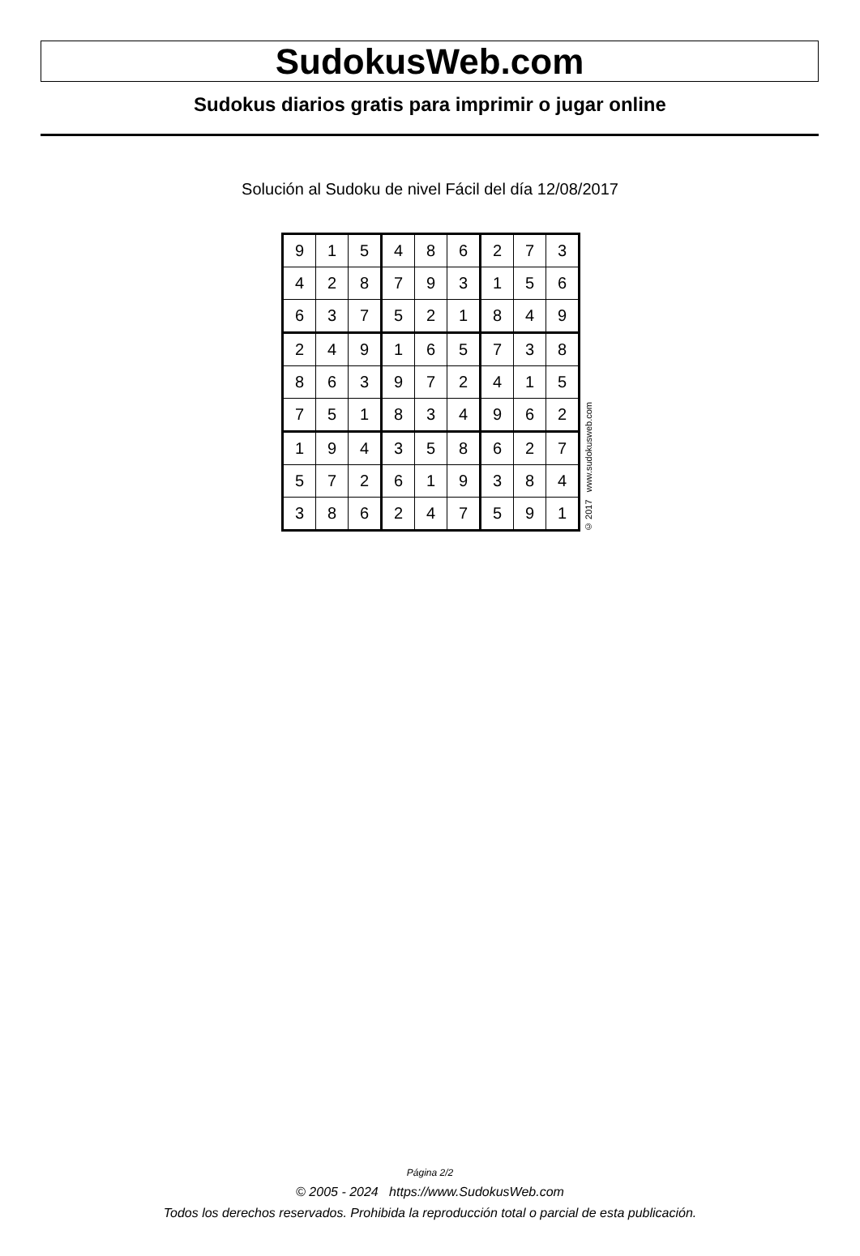SudokusWeb.com
Sudokus diarios gratis para imprimir o jugar online
Solución al Sudoku de nivel Fácil del día 12/08/2017
| 9 | 1 | 5 | 4 | 8 | 6 | 2 | 7 | 3 |
| 4 | 2 | 8 | 7 | 9 | 3 | 1 | 5 | 6 |
| 6 | 3 | 7 | 5 | 2 | 1 | 8 | 4 | 9 |
| 2 | 4 | 9 | 1 | 6 | 5 | 7 | 3 | 8 |
| 8 | 6 | 3 | 9 | 7 | 2 | 4 | 1 | 5 |
| 7 | 5 | 1 | 8 | 3 | 4 | 9 | 6 | 2 |
| 1 | 9 | 4 | 3 | 5 | 8 | 6 | 2 | 7 |
| 5 | 7 | 2 | 6 | 1 | 9 | 3 | 8 | 4 |
| 3 | 8 | 6 | 2 | 4 | 7 | 5 | 9 | 1 |
© 2017 www.sudokusweb.com
Página 2/2
© 2005 - 2024 https://www.SudokusWeb.com
Todos los derechos reservados. Prohibida la reproducción total o parcial de esta publicación.